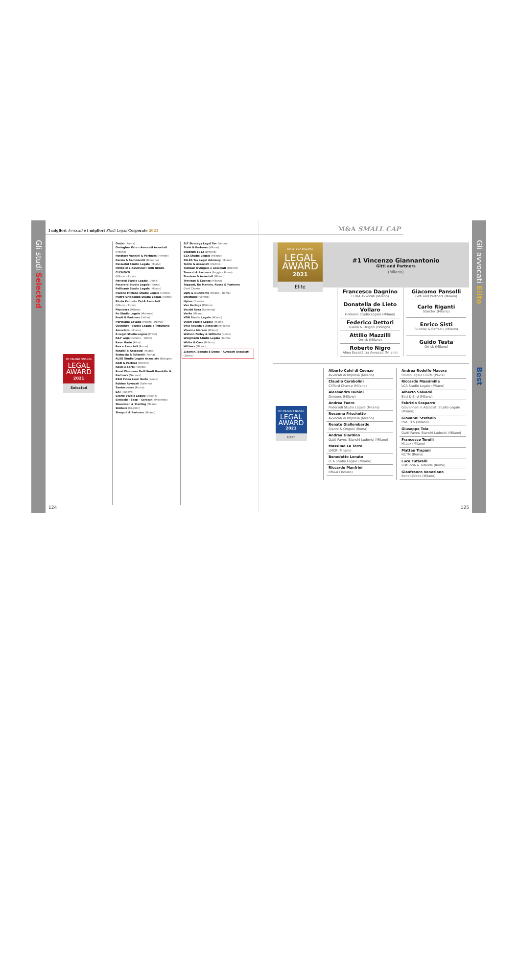Gli studi Selected
I migliori Avvocati e i migliori Studi Legali Corporate 2021
MF MILANO FINANZA
LEGAL
AWARD
2021
Selected
Ontier (Roma)
Orsingher Ortu - Avvocati Associati (Milano)
Paratore Vannini & Partners (Firenze)
Parma & Sammarchi (Bologna)
Passerini Studio Legale (Milano)
PAVESIO e ASSOCIATI with NEGRI-CLEMENTI
(Milano - Torino)
Paviotti Studio Legale (Udine)
Pecoraro Studio Legale (Torino)
Pellicanò Studio Legale (Milano)
Pezone Mittone Studio Legale (Torino)
Pietro Grippaudo Studio Legale (Roma)
Pirola Pennuto Zei & Associati
(Milano - Torino)
Plusiders (Milano)
Po Studio Legale (Modena)
Ponti & Partners (Udine)
Portolano Cavallo (Milano - Roma)
QUORUM - Studio Legale e Tributario Associato (Milano)
R Legal Studio Legale (Prato)
R&P Legal (Milano - Torino)
Rava Mario (Alba)
Rea e Associati (Roma)
Rinaldi & Associati (Milano)
Ristuccia & Tufarelli (Roma)
RLSG Studio Legale Associato (Bologna)
Rödl & Partner (Padova)
Rossi e Sorbi (Monza)
Rossi Finamore Delli Ponti Gandolfo & Partners (Genova)
RSM Palea Lauri Gerla (Roma)
Rubino Avvocati (Salerno)
Santosuosso (Roma)
SAT (Padova)
Scardi Studio Legale (Milano)
Scrocchi - Sozzi - Scrocchi (Piacenza)
Shearman & Sterling (Milano)
Simbula (Cagliari)
Sinopoli & Partners (Milano)
SLT Strategy Legal Tax (Verona)
Stelé & Partners (Milano)
Studium 1912 (Brescia)
SZA Studio Legale (Milano)
TALEA Tax Legal Advisory (Milano)
Terrin & Associati (Padova)
Tombari D'Angelo e Associati (Firenze)
Tonucci & Partners (Foggia - Roma)
Trevisan & Associati (Milano)
Trevisan & Cuonzo (Milano)
Tupponi, De Marinis, Russo & Partners
(Forlì Cesena)
Ughi & Nunziante (Milano - Roma)
Unistudio (Verona)
UpLex (Treviso)
Van Berings (Milano)
Vecchi Rosa (Ravenna)
Verile (Milano)
VGN Studio Legale (Milano)
Vicari Studio Legale (Milano)
Villa Roveda e Associati (Milano)
Vivani e Marson (Milano)
Watson Farley & Williams (Roma)
Weigmann Studio Legale (Torino)
White & Case (Milano)
Withers (Milano)
Zidarich, Bonato E Demo - Avvocati Associati
(Torino)
124
M&A SMALL CAP
MF MILANO FINANZA
LEGAL
AWARD
2021
Elite
#1 Vincenzo Giannantonio
Gitti and Partners
(Milano)
Francesco Dagnino
LEXIA Avvocati (Milano)
Donatella de Lieto Vollaro
Grimaldi Studio Legale (Milano)
Federico Dettori
Gianni & Origoni (Bologna)
Attilio Mazzilli
Orrick (Milano)
Roberto Nigro
Alma Società tra Avvocati (Milano)
Giacomo Pansolli
Gitti and Partners (Milano)
Carlo Riganti
Starclex (Milano)
Enrico Sisti
Rucellai & Raffaelli (Milano)
Guido Testa
Orrick (Milano)
MF MILANO FINANZA
LEGAL
AWARD
2021
Best
Alberto Calvi di Coenzo
Avvocati di Impresa (Milano)
Claudio Cerabolini
Clifford Chance (Milano)
Alessandro Dubini
Dentons (Milano)
Andrea Faoro
Pedersoli Studio Legale (Milano)
Rosanna Frischetto
Avvocati di Impresa (Milano)
Renato Giallombardo
Gianni & Origoni (Roma)
Andrea Giardino
Gatti Pavesi Bianchi Ludovici (Milano)
Massimo La Torre
LMCR (Milano)
Benedetto Lonato
LCA Studio Legale (Milano)
Riccardo Manfrini
BM&A (Treviso)
Andrea Rodolfo Masera
Studio legale CRZM (Pavia)
Riccardo Massimilla
LCA Studio Legale (Milano)
Alberto Salvadé
Bird & Bird (Milano)
Fabrizio Scaparro
Giovannelli e Associati Studio Legale (Milano)
Giovanni Stefanin
PwC TLS (Milano)
Giuseppe Toia
Gatti Pavesi Bianchi Ludovici (Milano)
Francesco Torelli
Hi.Lex (Milano)
Matteo Trapani
NCTM (Roma)
Luca Tufarelli
Ristuccia & Tufarelli (Roma)
Gianfranco Veneziano
BonelliErede (Milano)
125
Gli avvocati Elite
Best